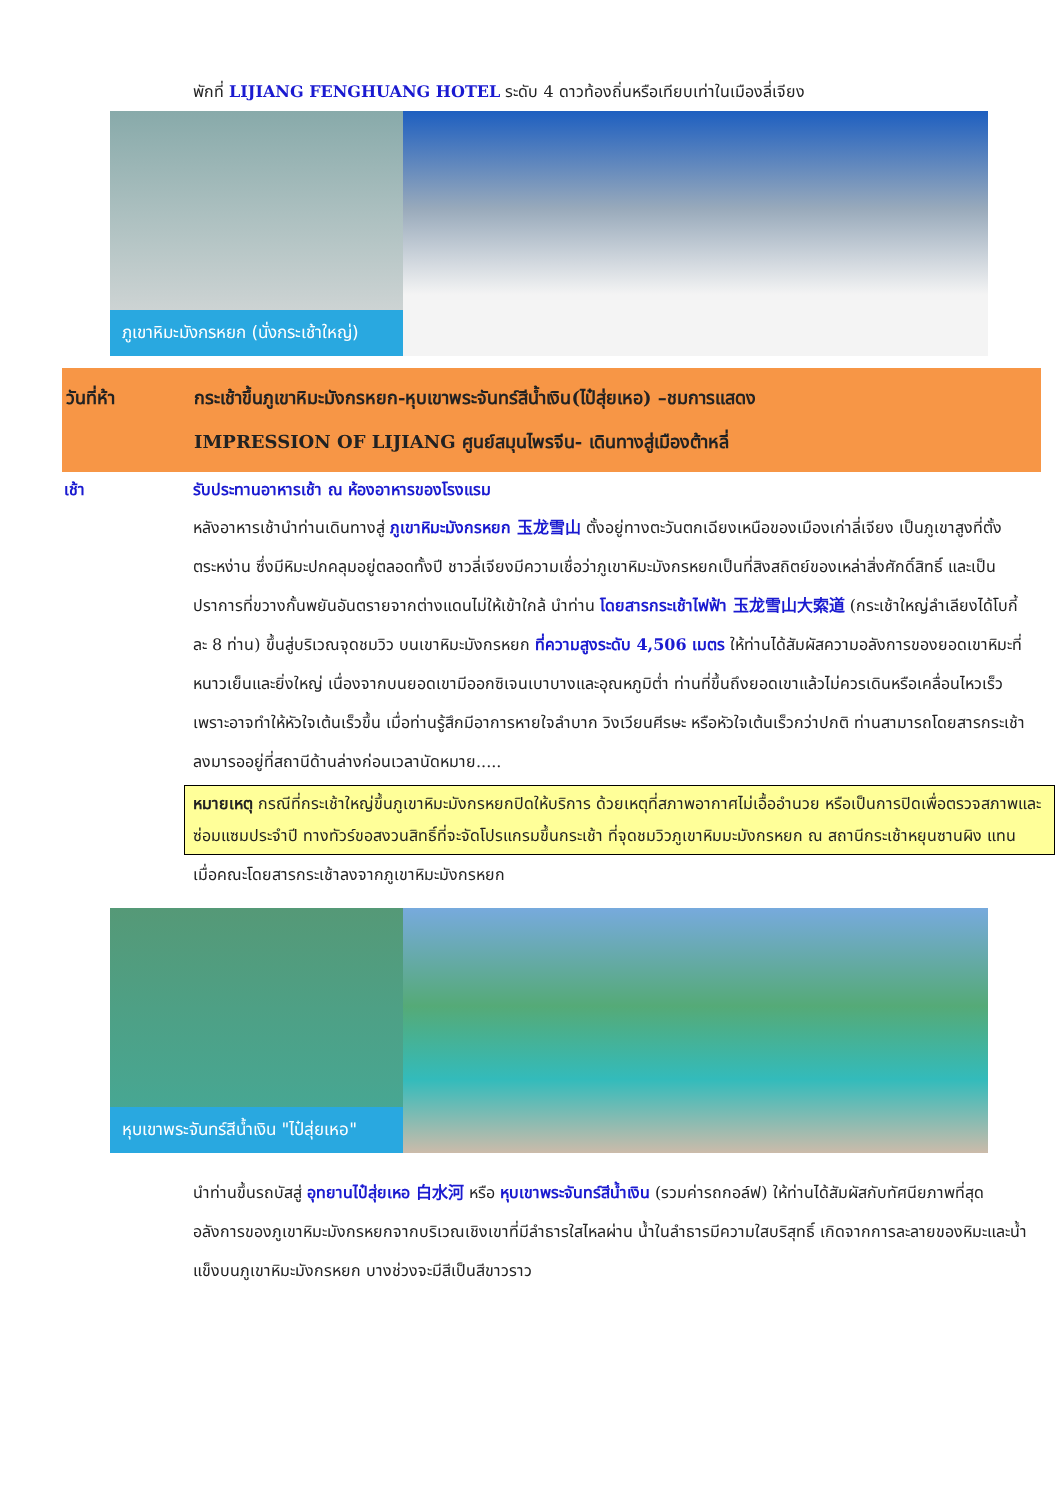พักที่ LIJIANG FENGHUANG HOTEL ระดับ 4 ดาวท้องถิ่นหรือเทียบเท่าในเมืองลี่เจียง
ภูเขาหิมะมังกรหยก (นั่งกระเช้าใหญ่)
วันที่ห้า กระเช้าขึ้นภูเขาหิมะมังกรหยก-หุบเขาพระจันทร์สีน้ำเงิน(ไป๋สุ่ยเหอ) –ชมการแสดง
IMPRESSION OF LIJIANG ศูนย์สมุนไพรจีน- เดินทางสู่เมืองต้าหลี่
เช้า รับประทานอาหารเช้า ณ ห้องอาหารของโรงแรม
หลังอาหารเช้านำท่านเดินทางสู่ ภูเขาหิมะมังกรหยก 玉龙雪山 ตั้งอยู่ทางตะวันตกเฉียงเหนือของเมืองเก่าลี่เจียง เป็นภูเขาสูงที่ตั้งตระหง่าน ซึ่งมีหิมะปกคลุมอยู่ตลอดทั้งปี ชาวลี่เจียงมีความเชื่อว่าภูเขาหิมะมังกรหยกเป็นที่สิงสถิตย์ของเหล่าสิ่งศักดิ์สิทธิ์ และเป็นปราการที่ขวางกั้นพยันอันตรายจากต่างแดนไม่ให้เข้าใกล้ นำท่าน โดยสารกระเช้าไฟฟ้า 玉龙雪山大索道 (กระเช้าใหญ่ลำเลียงได้โบกี้ละ 8 ท่าน) ขึ้นสู่บริเวณจุดชมวิว บนเขาหิมะมังกรหยก ที่ความสูงระดับ 4,506 เมตร ให้ท่านได้สัมผัสความอลังการของยอดเขาหิมะที่หนาวเย็นและยิ่งใหญ่ เนื่องจากบนยอดเขามีออกซิเจนเบาบางและอุณหภูมิต่ำ ท่านที่ขึ้นถึงยอดเขาแล้วไม่ควรเดินหรือเคลื่อนไหวเร็ว เพราะอาจทำให้หัวใจเต้นเร็วขึ้น เมื่อท่านรู้สึกมีอาการหายใจลำบาก วิงเวียนศีรษะ หรือหัวใจเต้นเร็วกว่าปกติ ท่านสามารถโดยสารกระเช้าลงมารออยู่ที่สถานีด้านล่างก่อนเวลานัดหมาย.....
หมายเหตุ กรณีที่กระเช้าใหญ่ขึ้นภูเขาหิมะมังกรหยกปิดให้บริการ ด้วยเหตุที่สภาพอากาศไม่เอื้ออำนวย หรือเป็นการปิดเพื่อตรวจสภาพและซ่อมแซมประจำปี ทางทัวร์ขอสงวนสิทธิ์ที่จะจัดโปรแกรมขึ้นกระเช้า ที่จุดชมวิวภูเขาหิมมะมังกรหยก ณ สถานีกระเช้าหยุนซานผิง แทน
เมื่อคณะโดยสารกระเช้าลงจากภูเขาหิมะมังกรหยก
หุบเขาพระจันทร์สีน้ำเงิน "ไป๋สุ่ยเหอ"
นำท่านขึ้นรถบัสสู่ อุทยานไป๋สุ่ยเหอ 白水河 หรือ หุบเขาพระจันทร์สีน้ำเงิน (รวมค่ารถกอล์ฟ) ให้ท่านได้สัมผัสกับทัศนียภาพที่สุดอลังการของภูเขาหิมะมังกรหยกจากบริเวณเชิงเขาที่มีลำธารใสไหลผ่าน น้ำในลำธารมีความใสบริสุทธิ์ เกิดจากการละลายของหิมะและน้ำแข็งบนภูเขาหิมะมังกรหยก บางช่วงจะมีสีเป็นสีขาวราว